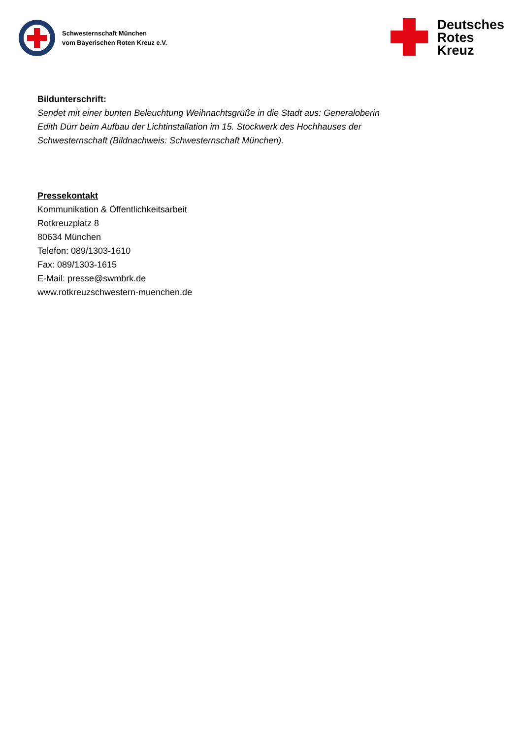Schwesternschaft München
vom Bayerischen Roten Kreuz e.V.
Deutsches
Rotes
Kreuz
Bildunterschrift:
Sendet mit einer bunten Beleuchtung Weihnachtsgrüße in die Stadt aus: Generaloberin Edith Dürr beim Aufbau der Lichtinstallation im 15. Stockwerk des Hochhauses der Schwesternschaft (Bildnachweis: Schwesternschaft München).
Pressekontakt
Kommunikation & Öffentlichkeitsarbeit
Rotkreuzplatz 8
80634 München
Telefon: 089/1303-1610
Fax: 089/1303-1615
E-Mail: presse@swmbrk.de
www.rotkreuzschwestern-muenchen.de